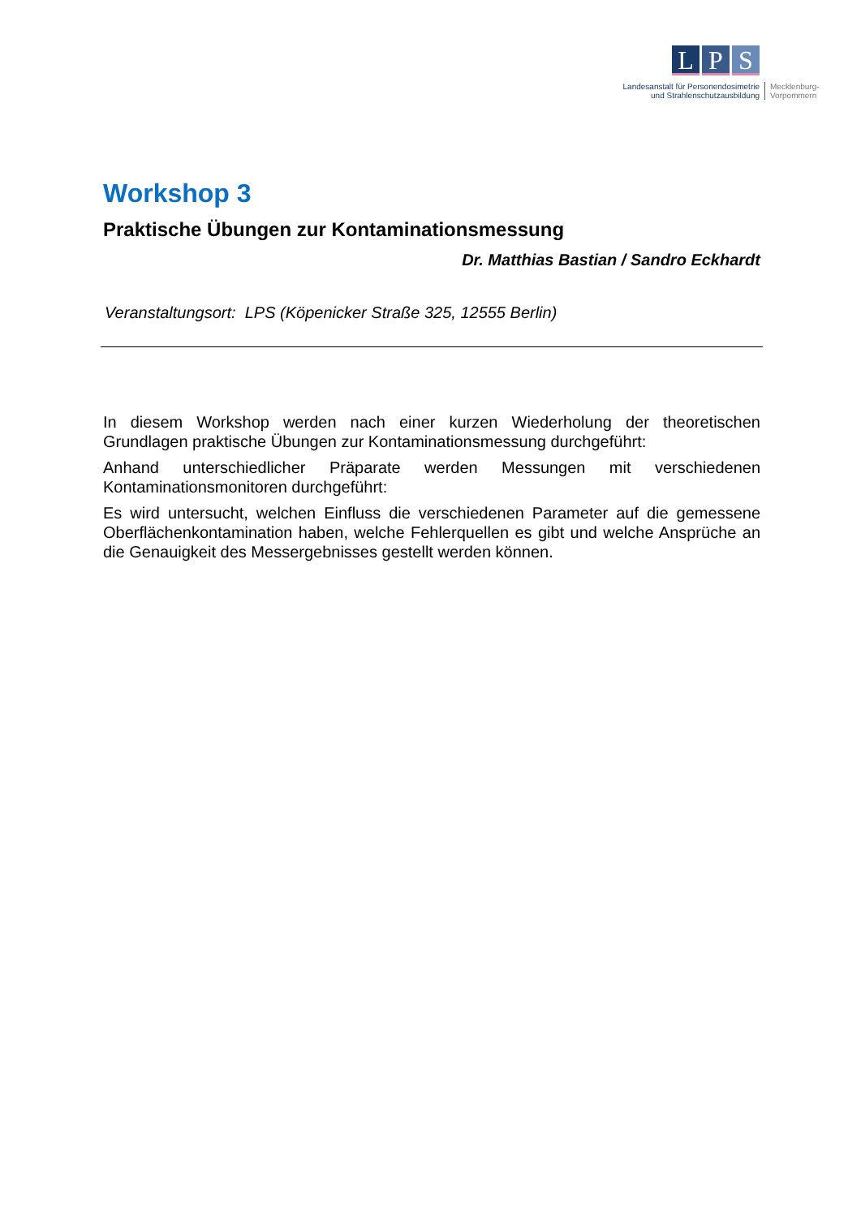L P S
Landesanstalt für Personendosimetrie
und Strahlenschutzausbildung
Mecklenburg-
Vorpommern
Workshop 3
Praktische Übungen zur Kontaminationsmessung
Dr. Matthias Bastian / Sandro Eckhardt
Veranstaltungsort: LPS (Köpenicker Straße 325, 12555 Berlin)
In diesem Workshop werden nach einer kurzen Wiederholung der theoretischen Grundlagen praktische Übungen zur Kontaminationsmessung durchgeführt:
Anhand unterschiedlicher Präparate werden Messungen mit verschiedenen Kontaminationsmonitoren durchgeführt:
Es wird untersucht, welchen Einfluss die verschiedenen Parameter auf die gemessene Oberflächenkontamination haben, welche Fehlerquellen es gibt und welche Ansprüche an die Genauigkeit des Messergebnisses gestellt werden können.